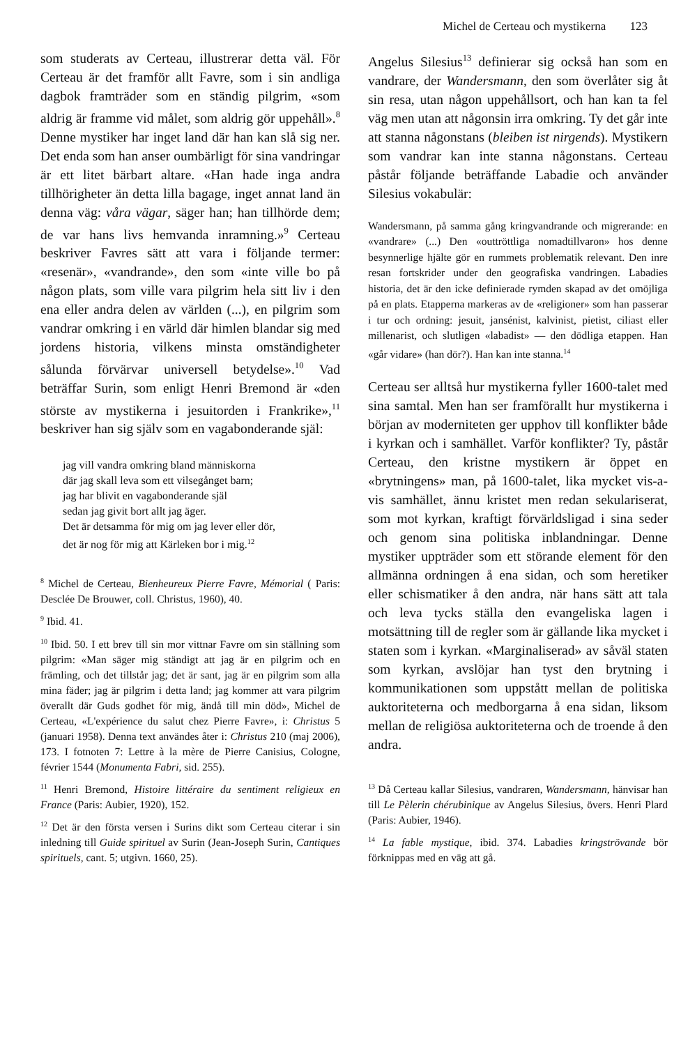Michel de Certeau och mystikerna 123
som studerats av Certeau, illustrerar detta väl. För Certeau är det framför allt Favre, som i sin andliga dagbok framträder som en ständig pilgrim, «som aldrig är framme vid målet, som aldrig gör uppehåll».<sup>8</sup> Denne mystiker har inget land där han kan slå sig ner. Det enda som han anser oumbärligt för sina vandringar är ett litet bärbart altare. «Han hade inga andra tillhörigheter än detta lilla bagage, inget annat land än denna väg: våra vägar, säger han; han tillhörde dem; de var hans livs hemvanda inramning.»<sup>9</sup> Certeau beskriver Favres sätt att vara i följande termer: «resenär», «vandrande», den som «inte ville bo på någon plats, som ville vara pilgrim hela sitt liv i den ena eller andra delen av världen (...), en pilgrim som vandrar omkring i en värld där himlen blandar sig med jordens historia, vilkens minsta omständigheter sålunda förvärvar universell betydelse».<sup>10</sup> Vad beträffar Surin, som enligt Henri Bremond är «den störste av mystikerna i jesuitorden i Frankrike»,<sup>11</sup> beskriver han sig själv som en vagabonderande själ:
jag vill vandra omkring bland människorna
där jag skall leva som ett vilsegånget barn;
jag har blivit en vagabonderande själ
sedan jag givit bort allt jag äger.
Det är detsamma för mig om jag lever eller dör,
det är nog för mig att Kärleken bor i mig.<sup>12</sup>
<sup>8</sup> Michel de Certeau, Bienheureux Pierre Favre, Mémorial ( Paris: Desclée De Brouwer, coll. Christus, 1960), 40.
<sup>9</sup> Ibid. 41.
<sup>10</sup> Ibid. 50. I ett brev till sin mor vittnar Favre om sin ställning som pilgrim: «Man säger mig ständigt att jag är en pilgrim och en främling, och det tillstår jag; det är sant, jag är en pilgrim som alla mina fäder; jag är pilgrim i detta land; jag kommer att vara pilgrim överallt där Guds godhet för mig, ändå till min död», Michel de Certeau, «L'expérience du salut chez Pierre Favre», i: Christus 5 (januari 1958). Denna text användes åter i: Christus 210 (maj 2006), 173. I fotnoten 7: Lettre à la mère de Pierre Canisius, Cologne, février 1544 (Monumenta Fabri, sid. 255).
<sup>11</sup> Henri Bremond, Histoire littéraire du sentiment religieux en France (Paris: Aubier, 1920), 152.
<sup>12</sup> Det är den första versen i Surins dikt som Certeau citerar i sin inledning till Guide spirituel av Surin (Jean-Joseph Surin, Cantiques spirituels, cant. 5; utgivn. 1660, 25).
Angelus Silesius<sup>13</sup> definierar sig också han som en vandrare, der Wandersmann, den som överlåter sig åt sin resa, utan någon uppehållsort, och han kan ta fel väg men utan att någonsin irra omkring. Ty det går inte att stanna någonstans (bleiben ist nirgends). Mystikern som vandrar kan inte stanna någonstans. Certeau påstår följande beträffande Labadie och använder Silesius vokabulär:
Wandersmann, på samma gång kringvandrande och migrerande: en «vandrare» (...) Den «outtröttliga nomadtillvaron» hos denne besynnerlige hjälte gör en rummets problematik relevant. Den inre resan fortskrider under den geografiska vandringen. Labadies historia, det är den icke definierade rymden skapad av det omöjliga på en plats. Etapperna markeras av de «religioner» som han passerar i tur och ordning: jesuit, jansénist, kalvinist, pietist, ciliast eller millenarist, och slutligen «labadist» — den dödliga etappen. Han «går vidare» (han dör?). Han kan inte stanna.<sup>14</sup>
Certeau ser alltså hur mystikerna fyller 1600-talet med sina samtal. Men han ser framförallt hur mystikerna i början av moderniteten ger upphov till konflikter både i kyrkan och i samhället. Varför konflikter? Ty, påstår Certeau, den kristne mystikern är öppet en «brytningens» man, på 1600-talet, lika mycket vis-a-vis samhället, ännu kristet men redan sekulariserat, som mot kyrkan, kraftigt förvärldsligad i sina seder och genom sina politiska inblandningar. Denne mystiker uppträder som ett störande element för den allmänna ordningen å ena sidan, och som heretiker eller schismatiker å den andra, när hans sätt att tala och leva tycks ställa den evangeliska lagen i motsättning till de regler som är gällande lika mycket i staten som i kyrkan. «Marginaliserad» av såväl staten som kyrkan, avslöjar han tyst den brytning i kommunikationen som uppstått mellan de politiska auktoriteterna och medborgarna å ena sidan, liksom mellan de religiösa auktoriteterna och de troende å den andra.
<sup>13</sup> Då Certeau kallar Silesius, vandraren, Wandersmann, hänvisar han till Le Pèlerin chérubinique av Angelus Silesius, övers. Henri Plard (Paris: Aubier, 1946).
<sup>14</sup> La fable mystique, ibid. 374. Labadies kringströvande bör förknippas med en väg att gå.